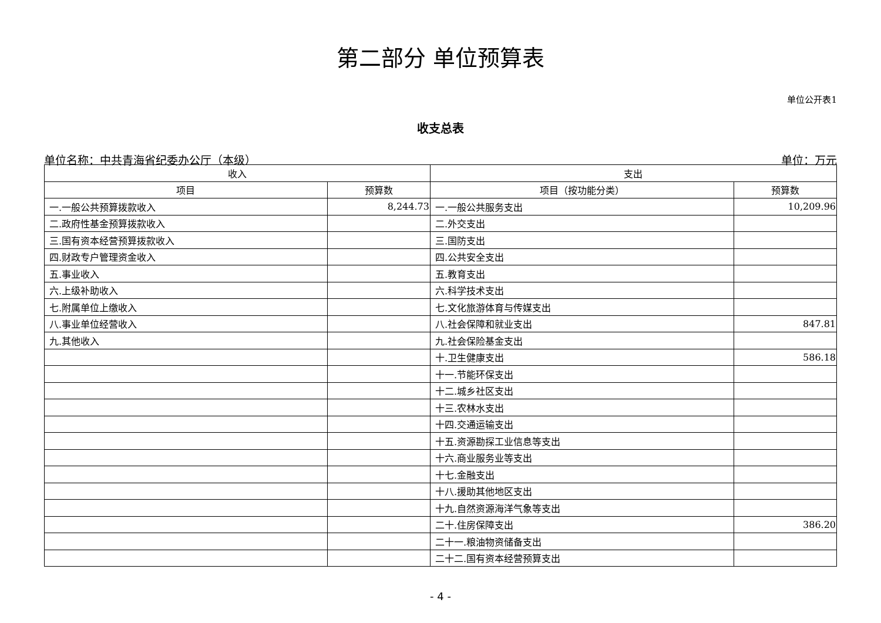第二部分 单位预算表
单位公开表1
收支总表
单位名称：中共青海省纪委办公厅（本级） 单位：万元
| 收入 | | 支出 | |
| --- | --- | --- | --- |
| 项目 | 预算数 | 项目（按功能分类） | 预算数 |
| 一.一般公共预算拨款收入 | 8,244.73 | 一.一般公共服务支出 | 10,209.96 |
| 二.政府性基金预算拨款收入 | | 二.外交支出 | |
| 三.国有资本经营预算拨款收入 | | 三.国防支出 | |
| 四.财政专户管理资金收入 | | 四.公共安全支出 | |
| 五.事业收入 | | 五.教育支出 | |
| 六.上级补助收入 | | 六.科学技术支出 | |
| 七.附属单位上缴收入 | | 七.文化旅游体育与传媒支出 | |
| 八.事业单位经营收入 | | 八.社会保障和就业支出 | 847.81 |
| 九.其他收入 | | 九.社会保险基金支出 | |
| | | 十.卫生健康支出 | 586.18 |
| | | 十一.节能环保支出 | |
| | | 十二.城乡社区支出 | |
| | | 十三.农林水支出 | |
| | | 十四.交通运输支出 | |
| | | 十五.资源勘探工业信息等支出 | |
| | | 十六.商业服务业等支出 | |
| | | 十七.金融支出 | |
| | | 十八.援助其他地区支出 | |
| | | 十九.自然资源海洋气象等支出 | |
| | | 二十.住房保障支出 | 386.20 |
| | | 二十一.粮油物资储备支出 | |
| | | 二十二.国有资本经营预算支出 | |
- 4 -